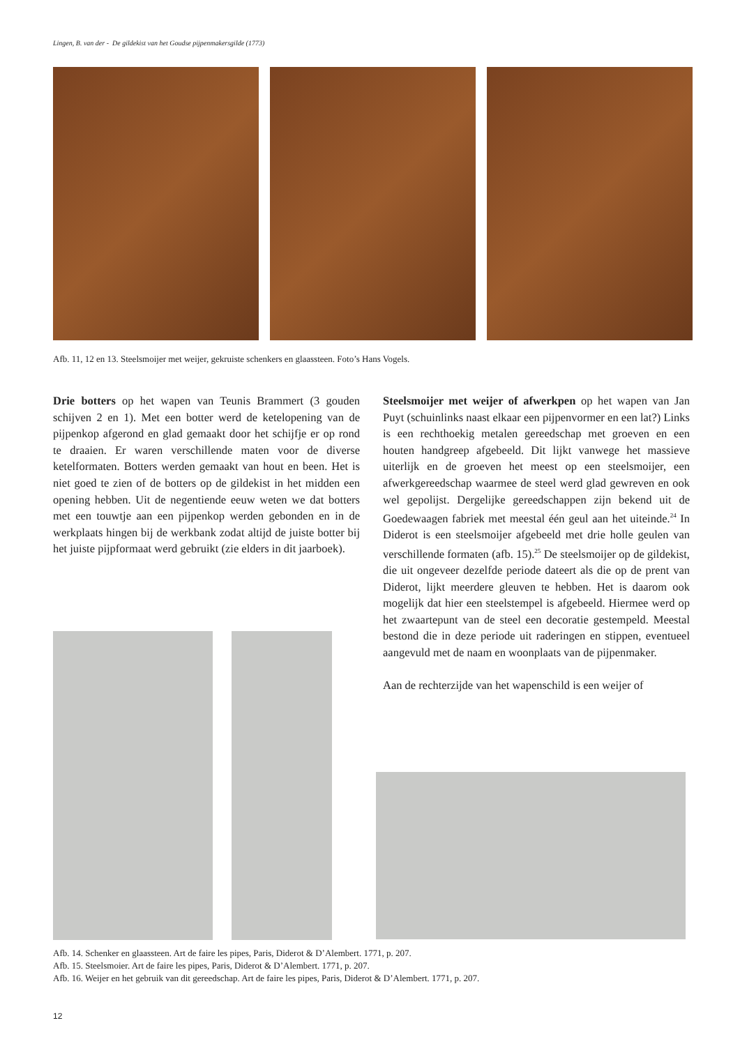Lingen, B. van der - De gildekist van het Goudse pijpenmakersgilde (1773)
Afb. 11, 12 en 13. Steelsmoijer met weijer, gekruiste schenkers en glaassteen. Foto’s Hans Vogels.
Drie botters op het wapen van Teunis Brammert (3 gouden schijven 2 en 1). Met een botter werd de ketelopening van de pijpenkop afgerond en glad gemaakt door het schijfje er op rond te draaien. Er waren verschillende maten voor de diverse ketelformaten. Botters werden gemaakt van hout en been. Het is niet goed te zien of de botters op de gildekist in het midden een opening hebben. Uit de negentiende eeuw weten we dat botters met een touwtje aan een pijpenkop werden gebonden en in de werkplaats hingen bij de werkbank zodat altijd de juiste botter bij het juiste pijpformaat werd gebruikt (zie elders in dit jaarboek).
Steelsmoijer met weijer of afwerkpen op het wapen van Jan Puyt (schuinlinks naast elkaar een pijpenvormer en een lat?) Links is een rechthoekig metalen gereedschap met groeven en een houten handgreep afgebeeld. Dit lijkt vanwege het massieve uiterlijk en de groeven het meest op een steelsmoijer, een afwerkgereedschap waarmee de steel werd glad gewreven en ook wel gepolijst. Dergelijke gereedschappen zijn bekend uit de Goedewaagen fabriek met meestal één geul aan het uiteinde.<sup>24</sup> In Diderot is een steelsmoijer afgebeeld met drie holle geulen van verschillende formaten (afb. 15).<sup>25</sup> De steelsmoijer op de gildekist, die uit ongeveer dezelfde periode dateert als die op de prent van Diderot, lijkt meerdere gleuven te hebben. Het is daarom ook mogelijk dat hier een steelstempel is afgebeeld. Hiermee werd op het zwaartepunt van de steel een decoratie gestempeld. Meestal bestond die in deze periode uit raderingen en stippen, eventueel aangevuld met de naam en woonplaats van de pijpenmaker.
Aan de rechterzijde van het wapenschild is een weijer of
Afb. 14. Schenker en glaassteen. Art de faire les pipes, Paris, Diderot & D’Alembert. 1771, p. 207.
Afb. 15. Steelsmoier. Art de faire les pipes, Paris, Diderot & D’Alembert. 1771, p. 207.
Afb. 16. Weijer en het gebruik van dit gereedschap. Art de faire les pipes, Paris, Diderot & D’Alembert. 1771, p. 207.
12